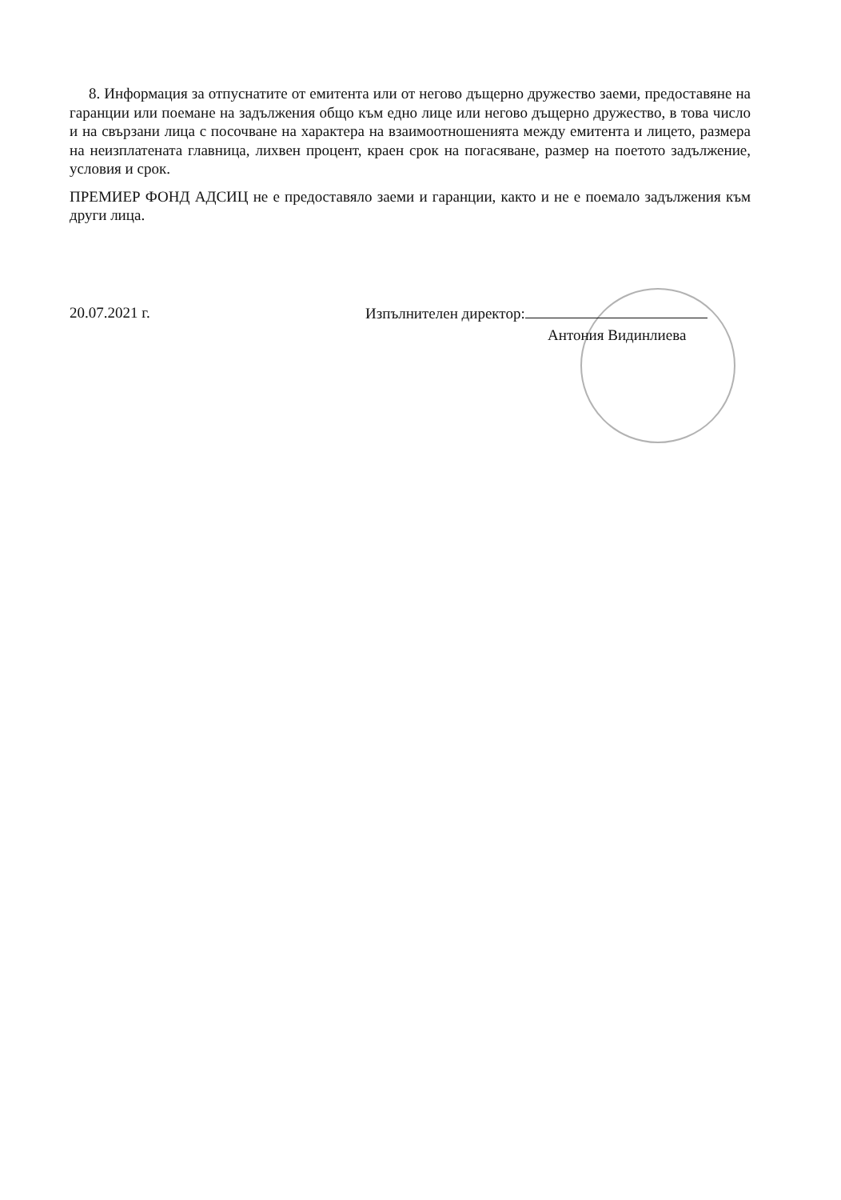8. Информация за отпуснатите от емитента или от негово дъщерно дружество заеми, предоставяне на гаранции или поемане на задължения общо към едно лице или негово дъщерно дружество, в това число и на свързани лица с посочване на характера на взаимоотношенията между емитента и лицето, размера на неизплатената главница, лихвен процент, краен срок на погасяване, размер на поетото задължение, условия и срок.
ПРЕМИЕР ФОНД АДСИЦ не е предоставяло заеми и гаранции, както и не е поемало задължения към други лица.
20.07.2021 г. Изпълнителен директор:
Антония Видинлиева